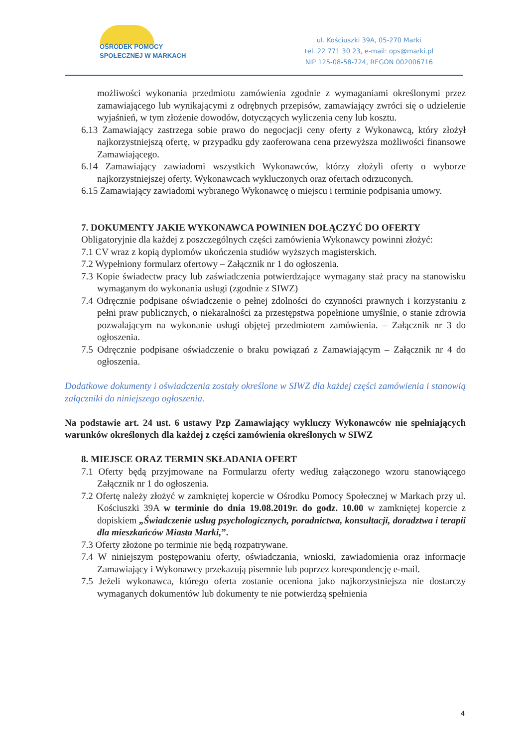OŚRODEK POMOCY
SPOŁECZNEJ W MARKACH
ul. Kościuszki 39A, 05-270 Marki
tel. 22 771 30 23, e-mail: ops@marki.pl
NIP 125-08-58-724, REGON 002006716
możliwości wykonania przedmiotu zamówienia zgodnie z wymaganiami określonymi przez zamawiającego lub wynikającymi z odrębnych przepisów, zamawiający zwróci się o udzielenie wyjaśnień, w tym złożenie dowodów, dotyczących wyliczenia ceny lub kosztu.
6.13 Zamawiający zastrzega sobie prawo do negocjacji ceny oferty z Wykonawcą, który złożył najkorzystniejszą ofertę, w przypadku gdy zaoferowana cena przewyższa możliwości finansowe Zamawiającego.
6.14 Zamawiający zawiadomi wszystkich Wykonawców, którzy złożyli oferty o wyborze najkorzystniejszej oferty, Wykonawcach wykluczonych oraz ofertach odrzuconych.
6.15 Zamawiający zawiadomi wybranego Wykonawcę o miejscu i terminie podpisania umowy.
7. DOKUMENTY JAKIE WYKONAWCA POWINIEN DOŁĄCZYĆ DO OFERTY
Obligatoryjnie dla każdej z poszczególnych części zamówienia Wykonawcy powinni złożyć:
7.1 CV wraz z kopią dyplomów ukończenia studiów wyższych magisterskich.
7.2 Wypełniony formularz ofertowy – Załącznik nr 1 do ogłoszenia.
7.3 Kopie świadectw pracy lub zaświadczenia potwierdzające wymagany staż pracy na stanowisku wymaganym do wykonania usługi (zgodnie z SIWZ)
7.4 Odręcznie podpisane oświadczenie o pełnej zdolności do czynności prawnych i korzystaniu z pełni praw publicznych, o niekaralności za przestępstwa popełnione umyślnie, o stanie zdrowia pozwalającym na wykonanie usługi objętej przedmiotem zamówienia. – Załącznik nr 3 do ogłoszenia.
7.5 Odręcznie podpisane oświadczenie o braku powiązań z Zamawiającym – Załącznik nr 4 do ogłoszenia.
Dodatkowe dokumenty i oświadczenia zostały określone w SIWZ dla każdej części zamówienia i stanowią załączniki do niniejszego ogłoszenia.
Na podstawie art. 24 ust. 6 ustawy Pzp Zamawiający wykluczy Wykonawców nie spełniających warunków określonych dla każdej z części zamówienia określonych w SIWZ
8. MIEJSCE ORAZ TERMIN SKŁADANIA OFERT
7.1 Oferty będą przyjmowane na Formularzu oferty według załączonego wzoru stanowiącego Załącznik nr 1 do ogłoszenia.
7.2 Ofertę należy złożyć w zamkniętej kopercie w Ośrodku Pomocy Społecznej w Markach przy ul. Kościuszki 39A w terminie do dnia 19.08.2019r. do godz. 10.00 w zamkniętej kopercie z dopiskiem „Świadczenie usług psychologicznych, poradnictwa, konsultacji, doradztwa i terapii dla mieszkańców Miasta Marki,”.
7.3 Oferty złożone po terminie nie będą rozpatrywane.
7.4 W niniejszym postępowaniu oferty, oświadczania, wnioski, zawiadomienia oraz informacje Zamawiający i Wykonawcy przekazują pisemnie lub poprzez korespondencję e-mail.
7.5 Jeżeli wykonawca, którego oferta zostanie oceniona jako najkorzystniejsza nie dostarczy wymaganych dokumentów lub dokumenty te nie potwierdzą spełnienia
4